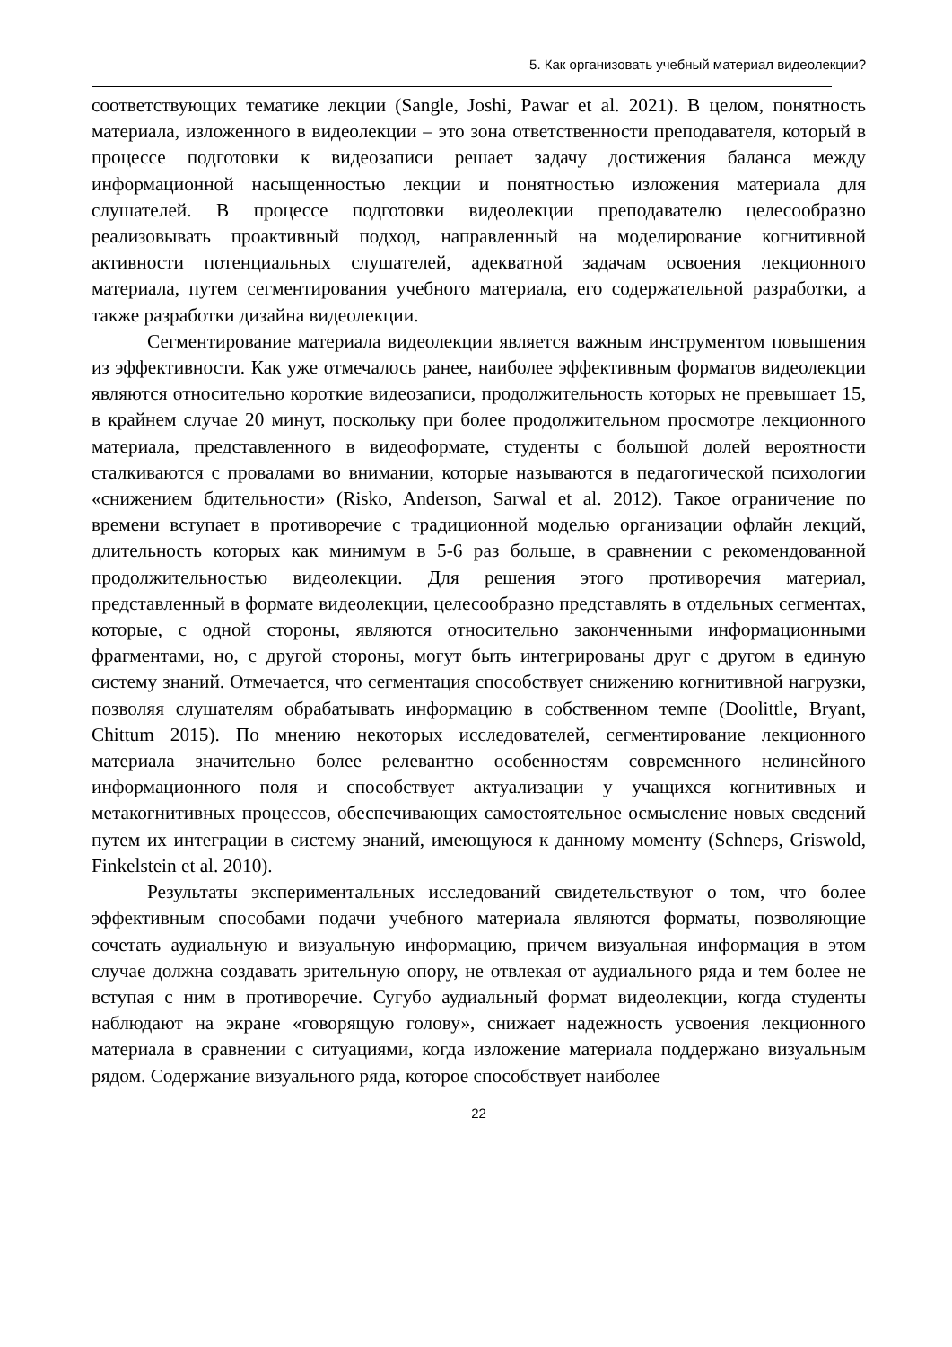5. Как организовать учебный материал видеолекции?
соответствующих тематике лекции (Sangle, Joshi, Pawar et al. 2021). В целом, понятность материала, изложенного в видеолекции – это зона ответственности преподавателя, который в процессе подготовки к видеозаписи решает задачу достижения баланса между информационной насыщенностью лекции и понятностью изложения материала для слушателей. В процессе подготовки видеолекции преподавателю целесообразно реализовывать проактивный подход, направленный на моделирование когнитивной активности потенциальных слушателей, адекватной задачам освоения лекционного материала, путем сегментирования учебного материала, его содержательной разработки, а также разработки дизайна видеолекции.
Сегментирование материала видеолекции является важным инструментом повышения из эффективности. Как уже отмечалось ранее, наиболее эффективным форматов видеолекции являются относительно короткие видеозаписи, продолжительность которых не превышает 15, в крайнем случае 20 минут, поскольку при более продолжительном просмотре лекционного материала, представленного в видеоформате, студенты с большой долей вероятности сталкиваются с провалами во внимании, которые называются в педагогической психологии «снижением бдительности» (Risko, Anderson, Sarwal et al. 2012). Такое ограничение по времени вступает в противоречие с традиционной моделью организации офлайн лекций, длительность которых как минимум в 5-6 раз больше, в сравнении с рекомендованной продолжительностью видеолекции. Для решения этого противоречия материал, представленный в формате видеолекции, целесообразно представлять в отдельных сегментах, которые, с одной стороны, являются относительно законченными информационными фрагментами, но, с другой стороны, могут быть интегрированы друг с другом в единую систему знаний. Отмечается, что сегментация способствует снижению когнитивной нагрузки, позволяя слушателям обрабатывать информацию в собственном темпе (Doolittle, Bryant, Chittum 2015). По мнению некоторых исследователей, сегментирование лекционного материала значительно более релевантно особенностям современного нелинейного информационного поля и способствует актуализации у учащихся когнитивных и метакогнитивных процессов, обеспечивающих самостоятельное осмысление новых сведений путем их интеграции в систему знаний, имеющуюся к данному моменту (Schneps, Griswold, Finkelstein et al. 2010).
Результаты экспериментальных исследований свидетельствуют о том, что более эффективным способами подачи учебного материала являются форматы, позволяющие сочетать аудиальную и визуальную информацию, причем визуальная информация в этом случае должна создавать зрительную опору, не отвлекая от аудиального ряда и тем более не вступая с ним в противоречие. Сугубо аудиальный формат видеолекции, когда студенты наблюдают на экране «говорящую голову», снижает надежность усвоения лекционного материала в сравнении с ситуациями, когда изложение материала поддержано визуальным рядом. Содержание визуального ряда, которое способствует наиболее
22